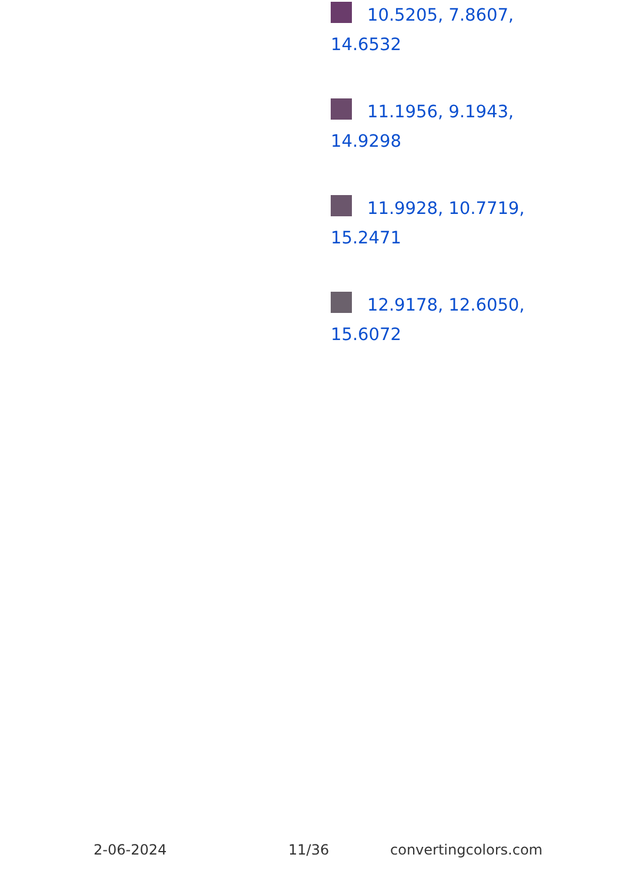10.5205, 7.8607, 14.6532
11.1956, 9.1943, 14.9298
11.9928, 10.7719, 15.2471
12.9178, 12.6050, 15.6072
2-06-2024 11/36 convertingcolors.com